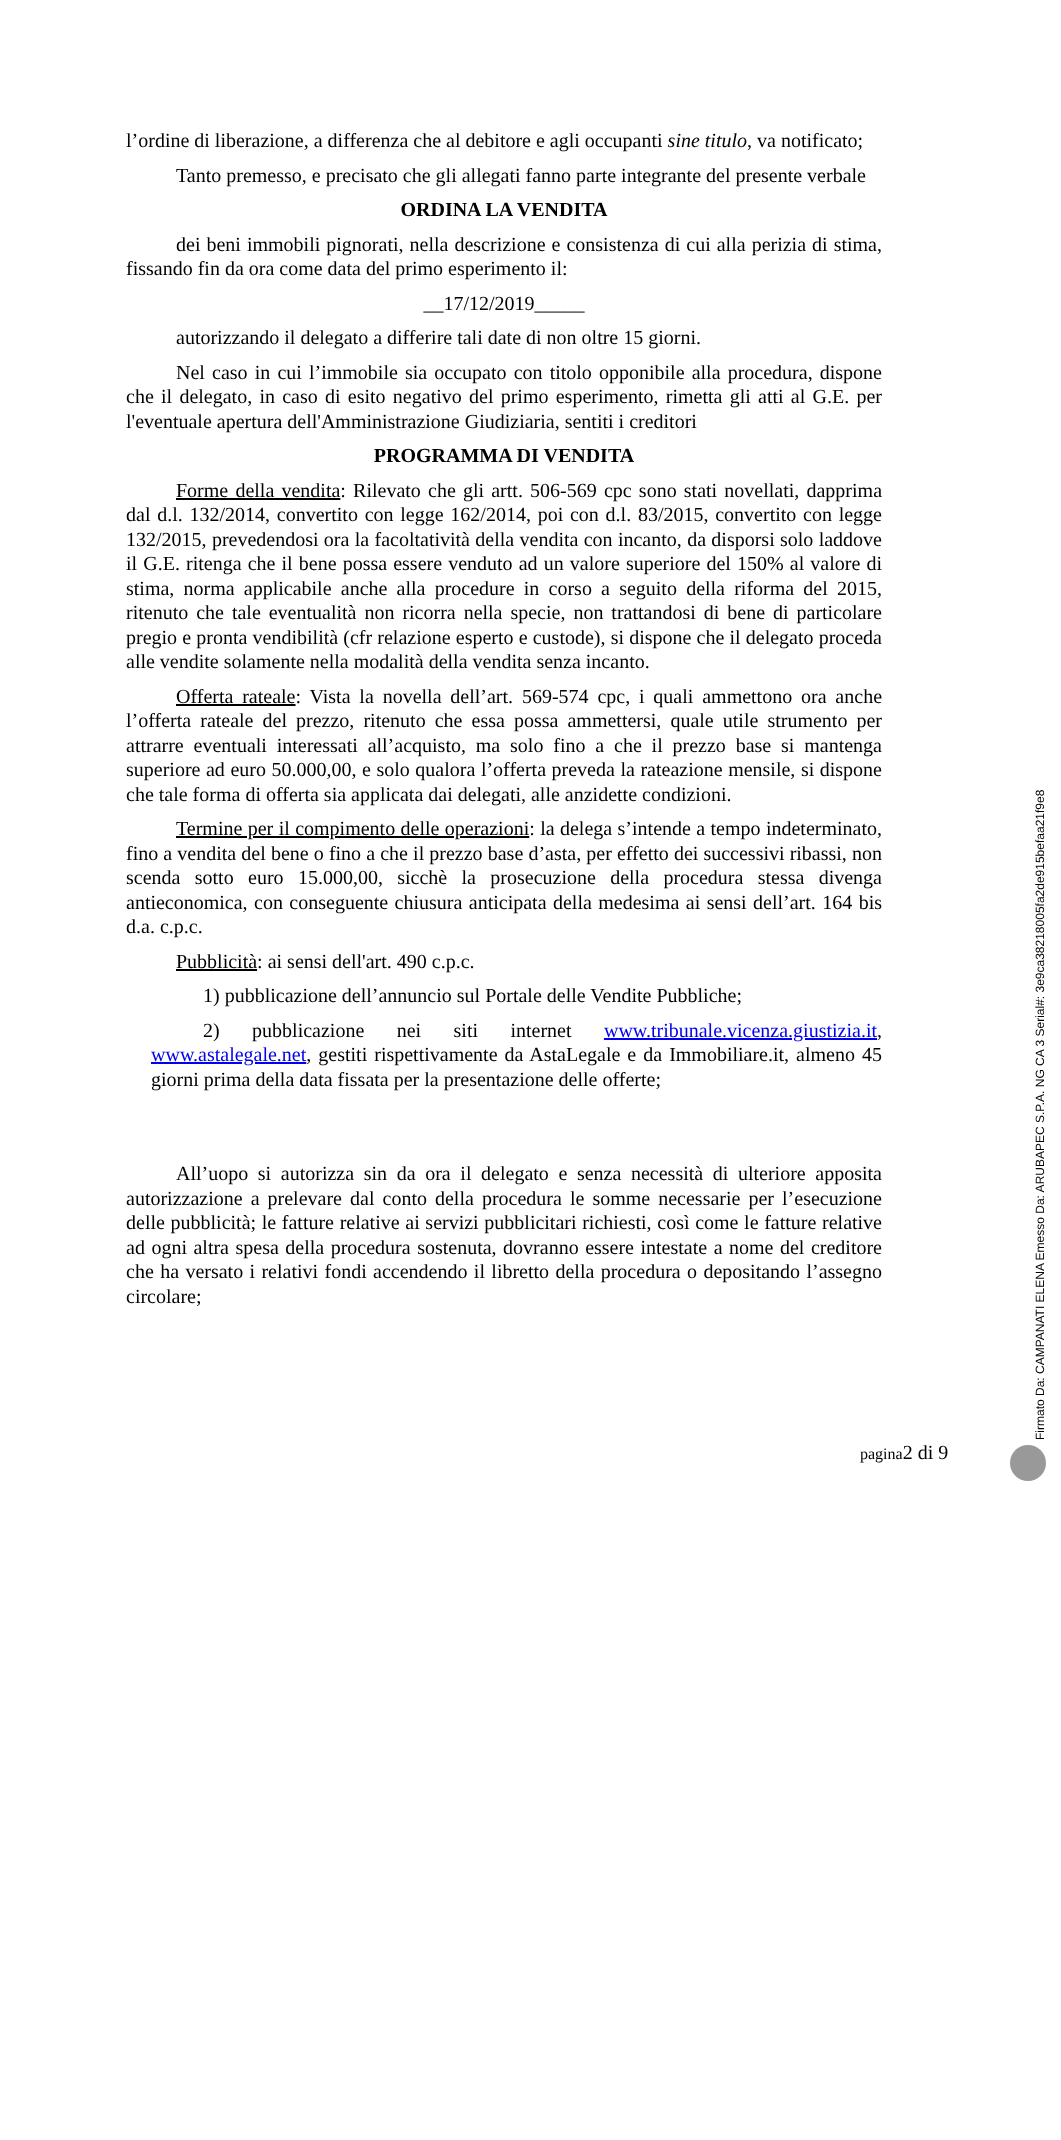l’ordine di liberazione, a differenza che al debitore e agli occupanti sine titulo, va notificato;
Tanto premesso, e precisato che gli allegati fanno parte integrante del presente verbale
ORDINA LA VENDITA
dei beni immobili pignorati, nella descrizione e consistenza di cui alla perizia di stima, fissando fin da ora come data del primo esperimento il:
__17/12/2019_____
autorizzando il delegato a differire tali date di non oltre 15 giorni.
Nel caso in cui l’immobile sia occupato con titolo opponibile alla procedura, dispone che il delegato, in caso di esito negativo del primo esperimento, rimetta gli atti al G.E. per l'eventuale apertura dell'Amministrazione Giudiziaria, sentiti i creditori
PROGRAMMA DI VENDITA
Forme della vendita: Rilevato che gli artt. 506-569 cpc sono stati novellati, dapprima dal d.l. 132/2014, convertito con legge 162/2014, poi con d.l. 83/2015, convertito con legge 132/2015, prevedendosi ora la facoltatività della vendita con incanto, da disporsi solo laddove il G.E. ritenga che il bene possa essere venduto ad un valore superiore del 150% al valore di stima, norma applicabile anche alla procedure in corso a seguito della riforma del 2015, ritenuto che tale eventualità non ricorra nella specie, non trattandosi di bene di particolare pregio e pronta vendibilità (cfr relazione esperto e custode), si dispone che il delegato proceda alle vendite solamente nella modalità della vendita senza incanto.
Offerta rateale: Vista la novella dell’art. 569-574 cpc, i quali ammettono ora anche l’offerta rateale del prezzo, ritenuto che essa possa ammettersi, quale utile strumento per attrarre eventuali interessati all’acquisto, ma solo fino a che il prezzo base si mantenga superiore ad euro 50.000,00, e solo qualora l’offerta preveda la rateazione mensile, si dispone che tale forma di offerta sia applicata dai delegati, alle anzidette condizioni.
Termine per il compimento delle operazioni: la delega s’intende a tempo indeterminato, fino a vendita del bene o fino a che il prezzo base d’asta, per effetto dei successivi ribassi, non scenda sotto euro 15.000,00, sicchè la prosecuzione della procedura stessa divenga antieconomica, con conseguente chiusura anticipata della medesima ai sensi dell’art. 164 bis d.a. c.p.c.
Pubblicità: ai sensi dell'art. 490 c.p.c.
1) pubblicazione dell’annuncio sul Portale delle Vendite Pubbliche;
2) pubblicazione nei siti internet www.tribunale.vicenza.giustizia.it, www.astalegale.net, gestiti rispettivamente da AstaLegale e da Immobiliare.it, almeno 45 giorni prima della data fissata per la presentazione delle offerte;
All’uopo si autorizza sin da ora il delegato e senza necessità di ulteriore apposita autorizzazione a prelevare dal conto della procedura le somme necessarie per l’esecuzione delle pubblicità; le fatture relative ai servizi pubblicitari richiesti, così come le fatture relative ad ogni altra spesa della procedura sostenuta, dovranno essere intestate a nome del creditore che ha versato i relativi fondi accendendo il libretto della procedura o depositando l’assegno circolare;
pagina2 di 9
Firmato Da: CAMPANATI ELENA Emesso Da: ARUBAPEC S.P.A. NG CA 3 Serial#: 3e9ca38218005fa2de915befaa21f9e8